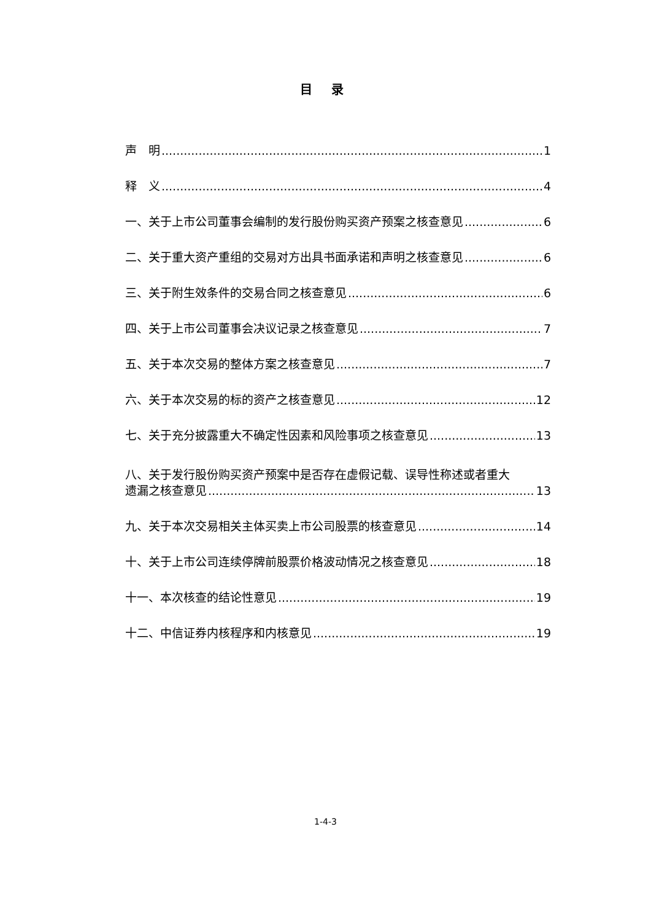目 录
声　明 1
释　义 4
一、关于上市公司董事会编制的发行股份购买资产预案之核查意见 6
二、关于重大资产重组的交易对方出具书面承诺和声明之核查意见 6
三、关于附生效条件的交易合同之核查意见 6
四、关于上市公司董事会决议记录之核查意见 7
五、关于本次交易的整体方案之核查意见 7
六、关于本次交易的标的资产之核查意见 12
七、关于充分披露重大不确定性因素和风险事项之核查意见 13
八、关于发行股份购买资产预案中是否存在虚假记载、误导性称述或者重大
遗漏之核查意见 13
九、关于本次交易相关主体买卖上市公司股票的核查意见 14
十、关于上市公司连续停牌前股票价格波动情况之核查意见 18
十一、本次核查的结论性意见 19
十二、中信证券内核程序和内核意见 19
1-4-3